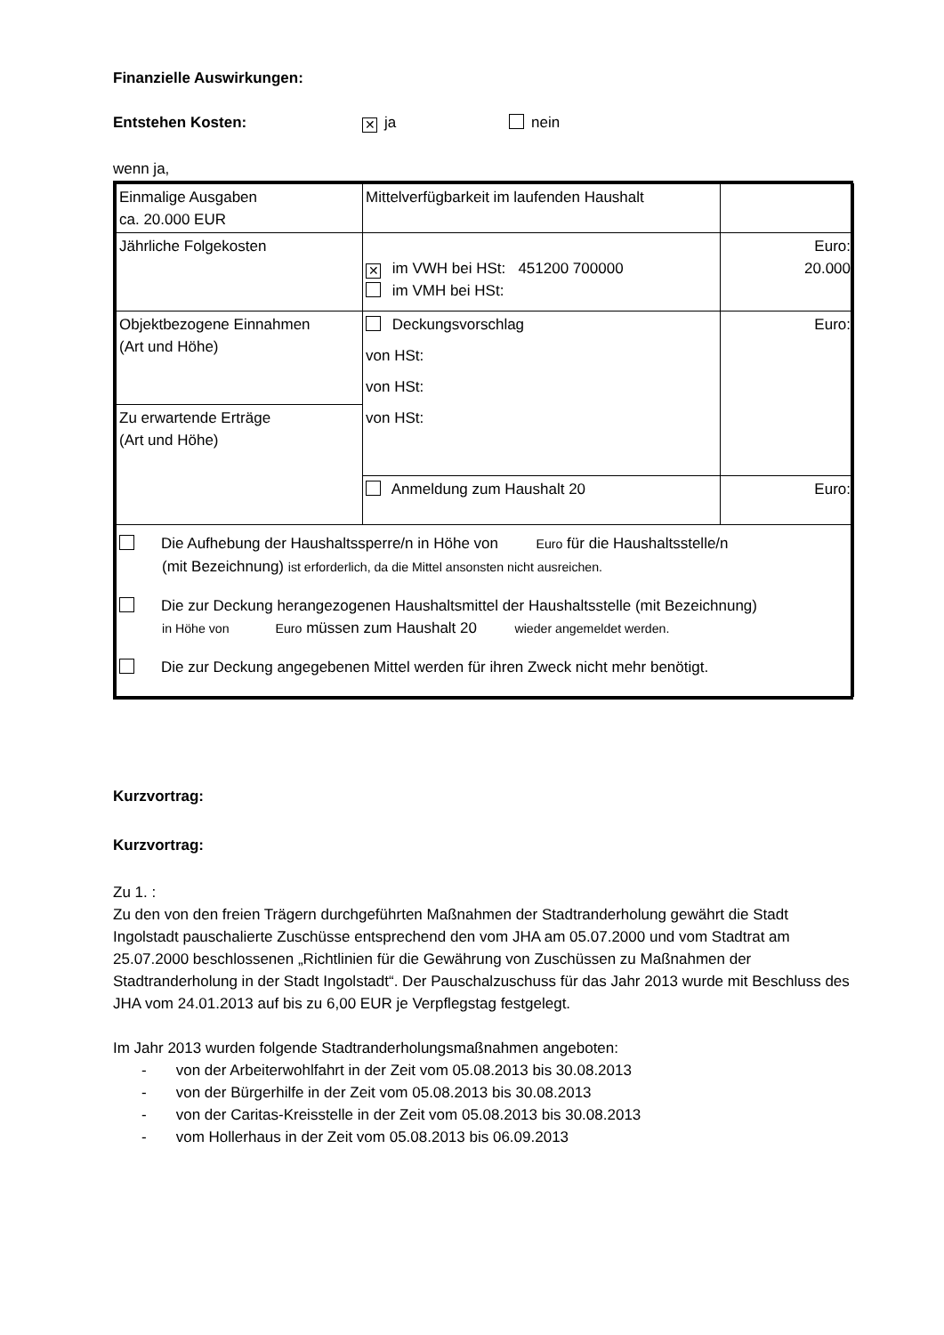Finanzielle Auswirkungen:
Entstehen Kosten: ✕ ja nein
wenn ja,
| Einmalige Ausgaben ca. 20.000 EUR | Mittelverfügbarkeit im laufenden Haushalt | |
| Jährliche Folgekosten | ✕ im VWH bei HSt: 451200 700000 im VMH bei HSt: | Euro: 20.000 |
| Objektbezogene Einnahmen (Art und Höhe) | Deckungsvorschlag von HSt: von HSt: von HSt: | Euro: |
| Zu erwartende Erträge (Art und Höhe) | | |
| | Anmeldung zum Haushalt 20 | Euro: |
| Die Aufhebung der Haushaltssperre/n in Höhe von Euro für die Haushaltsstelle/n (mit Bezeichnung) ist erforderlich, da die Mittel ansonsten nicht ausreichen. Die zur Deckung herangezogenen Haushaltsmittel der Haushaltsstelle (mit Bezeichnung) in Höhe von Euro müssen zum Haushalt 20 wieder angemeldet werden. Die zur Deckung angegebenen Mittel werden für ihren Zweck nicht mehr benötigt. | | |
Kurzvortrag:
Kurzvortrag:
Zu 1. :
Zu den von den freien Trägern durchgeführten Maßnahmen der Stadtranderholung gewährt die Stadt Ingolstadt pauschalierte Zuschüsse entsprechend den vom JHA am 05.07.2000 und vom Stadtrat am 25.07.2000 beschlossenen „Richtlinien für die Gewährung von Zuschüssen zu Maßnahmen der Stadtranderholung in der Stadt Ingolstadt“. Der Pauschalzuschuss für das Jahr 2013 wurde mit Beschluss des JHA vom 24.01.2013 auf bis zu 6,00 EUR je Verpflegstag festgelegt.
Im Jahr 2013 wurden folgende Stadtranderholungsmaßnahmen angeboten:
- von der Arbeiterwohlfahrt in der Zeit vom 05.08.2013 bis 30.08.2013
- von der Bürgerhilfe in der Zeit vom 05.08.2013 bis 30.08.2013
- von der Caritas-Kreisstelle in der Zeit vom 05.08.2013 bis 30.08.2013
- vom Hollerhaus in der Zeit vom 05.08.2013 bis 06.09.2013